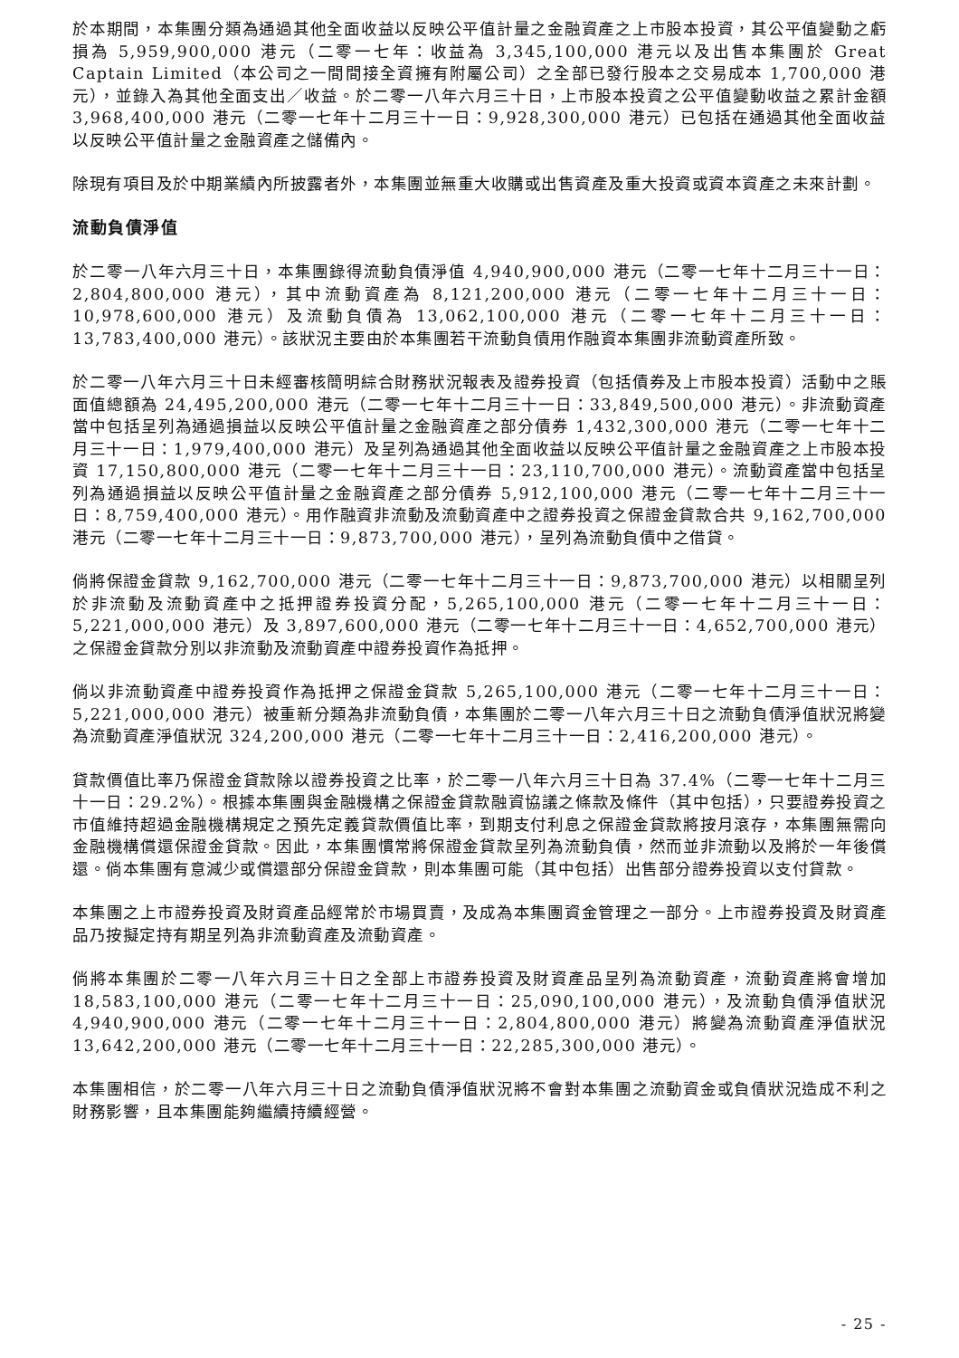於本期間，本集團分類為通過其他全面收益以反映公平值計量之金融資產之上市股本投資，其公平值變動之虧損為 5,959,900,000 港元（二零一七年：收益為 3,345,100,000 港元以及出售本集團於 Great Captain Limited（本公司之一間間接全資擁有附屬公司）之全部已發行股本之交易成本 1,700,000 港元），並錄入為其他全面支出／收益。於二零一八年六月三十日，上市股本投資之公平值變動收益之累計金額 3,968,400,000 港元（二零一七年十二月三十一日：9,928,300,000 港元）已包括在通過其他全面收益以反映公平值計量之金融資產之儲備內。
除現有項目及於中期業績內所披露者外，本集團並無重大收購或出售資產及重大投資或資本資產之未來計劃。
流動負債淨值
於二零一八年六月三十日，本集團錄得流動負債淨值 4,940,900,000 港元（二零一七年十二月三十一日：2,804,800,000 港元），其中流動資產為 8,121,200,000 港元（二零一七年十二月三十一日：10,978,600,000 港元）及流動負債為 13,062,100,000 港元（二零一七年十二月三十一日：13,783,400,000 港元）。該狀況主要由於本集團若干流動負債用作融資本集團非流動資產所致。
於二零一八年六月三十日未經審核簡明綜合財務狀況報表及證券投資（包括債券及上市股本投資）活動中之賬面值總額為 24,495,200,000 港元（二零一七年十二月三十一日：33,849,500,000 港元）。非流動資產當中包括呈列為通過損益以反映公平值計量之金融資產之部分債券 1,432,300,000 港元（二零一七年十二月三十一日：1,979,400,000 港元）及呈列為通過其他全面收益以反映公平值計量之金融資產之上市股本投資 17,150,800,000 港元（二零一七年十二月三十一日：23,110,700,000 港元）。流動資產當中包括呈列為通過損益以反映公平值計量之金融資產之部分債券 5,912,100,000 港元（二零一七年十二月三十一日：8,759,400,000 港元）。用作融資非流動及流動資產中之證券投資之保證金貸款合共 9,162,700,000 港元（二零一七年十二月三十一日：9,873,700,000 港元），呈列為流動負債中之借貸。
倘將保證金貸款 9,162,700,000 港元（二零一七年十二月三十一日：9,873,700,000 港元）以相關呈列於非流動及流動資產中之抵押證券投資分配，5,265,100,000 港元（二零一七年十二月三十一日：5,221,000,000 港元）及 3,897,600,000 港元（二零一七年十二月三十一日：4,652,700,000 港元）之保證金貸款分別以非流動及流動資產中證券投資作為抵押。
倘以非流動資產中證券投資作為抵押之保證金貸款 5,265,100,000 港元（二零一七年十二月三十一日：5,221,000,000 港元）被重新分類為非流動負債，本集團於二零一八年六月三十日之流動負債淨值狀況將變為流動資產淨值狀況 324,200,000 港元（二零一七年十二月三十一日：2,416,200,000 港元）。
貸款價值比率乃保證金貸款除以證券投資之比率，於二零一八年六月三十日為 37.4%（二零一七年十二月三十一日：29.2%）。根據本集團與金融機構之保證金貸款融資協議之條款及條件（其中包括），只要證券投資之市值維持超過金融機構規定之預先定義貸款價值比率，到期支付利息之保證金貸款將按月滾存，本集團無需向金融機構償還保證金貸款。因此，本集團慣常將保證金貸款呈列為流動負債，然而並非流動以及將於一年後償還。倘本集團有意減少或償還部分保證金貸款，則本集團可能（其中包括）出售部分證券投資以支付貸款。
本集團之上市證券投資及財資產品經常於市場買賣，及成為本集團資金管理之一部分。上市證券投資及財資產品乃按擬定持有期呈列為非流動資產及流動資產。
倘將本集團於二零一八年六月三十日之全部上市證券投資及財資產品呈列為流動資產，流動資產將會增加 18,583,100,000 港元（二零一七年十二月三十一日：25,090,100,000 港元），及流動負債淨值狀況 4,940,900,000 港元（二零一七年十二月三十一日：2,804,800,000 港元）將變為流動資產淨值狀況 13,642,200,000 港元（二零一七年十二月三十一日：22,285,300,000 港元）。
本集團相信，於二零一八年六月三十日之流動負債淨值狀況將不會對本集團之流動資金或負債狀況造成不利之財務影響，且本集團能夠繼續持續經營。
- 25 -